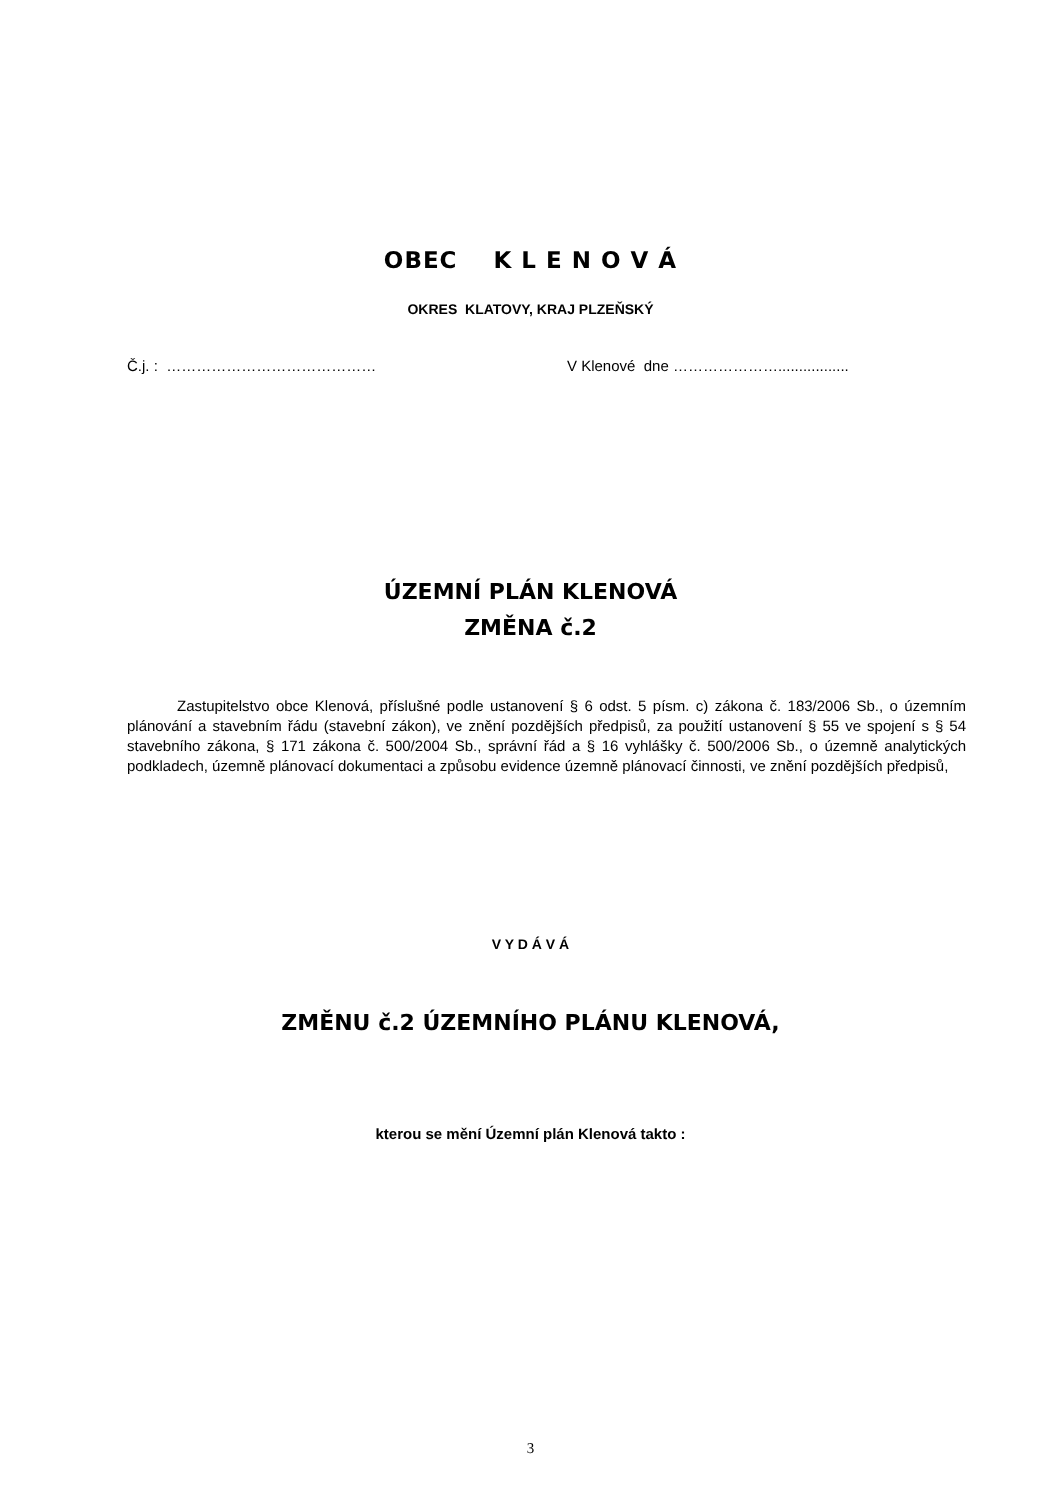OBEC K L E N O V Á
OKRES KLATOVY, KRAJ PLZEŇSKÝ
Č.j. : …………………………………… V Klenové dne ………………….................
ÚZEMNÍ PLÁN KLENOVÁ
ZMĚNA č.2
Zastupitelstvo obce Klenová, příslušné podle ustanovení § 6 odst. 5 písm. c) zákona č. 183/2006 Sb., o územním plánování a stavebním řádu (stavební zákon), ve znění pozdějších předpisů, za použití ustanovení § 55 ve spojení s § 54 stavebního zákona, § 171 zákona č. 500/2004 Sb., správní řád a § 16 vyhlášky č. 500/2006 Sb., o územně analytických podkladech, územně plánovací dokumentaci a způsobu evidence územně plánovací činnosti, ve znění pozdějších předpisů,
V Y D Á V Á
ZMĚNU č.2 ÚZEMNÍHO PLÁNU KLENOVÁ,
kterou se mění Územní plán Klenová takto :
3